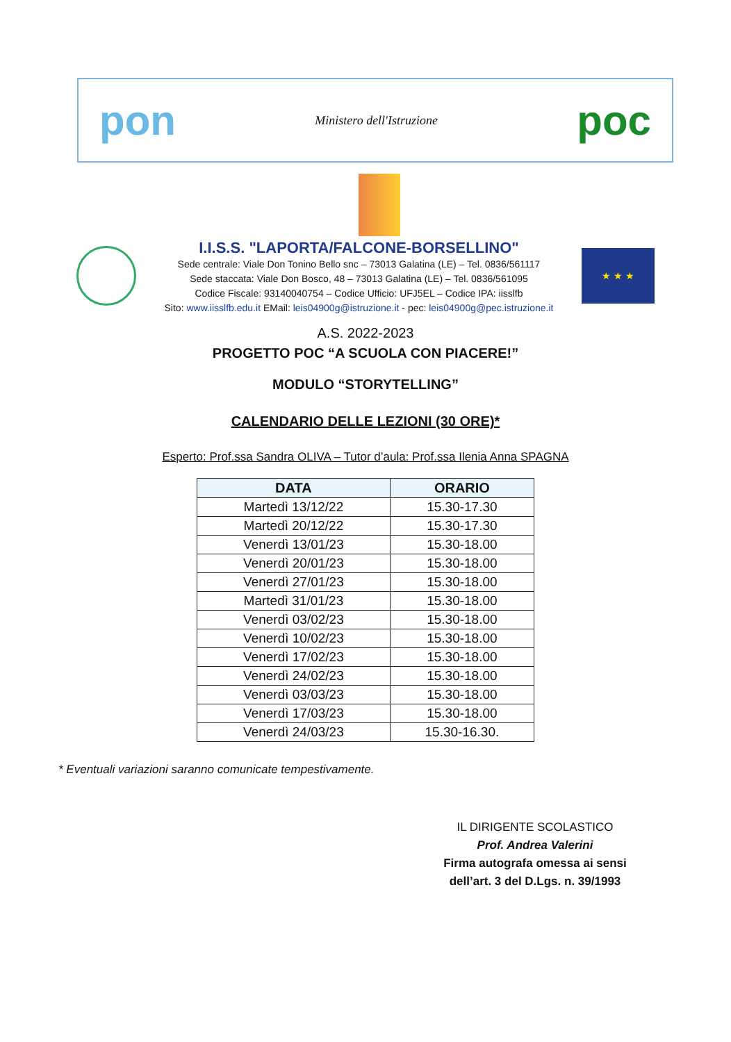pon Ministero dell'Istruzione poc
I.I.S.S. "LAPORTA/FALCONE-BORSELLINO"
Sede centrale: Viale Don Tonino Bello snc – 73013 Galatina (LE) – Tel. 0836/561117
Sede staccata: Viale Don Bosco, 48 – 73013 Galatina (LE) – Tel. 0836/561095
Codice Fiscale: 93140040754 – Codice Ufficio: UFJ5EL – Codice IPA: iisslfb
Sito: www.iisslfb.edu.it EMail: leis04900g@istruzione.it - pec: leis04900g@pec.istruzione.it
★ ★ ★
A.S. 2022-2023
PROGETTO POC “A SCUOLA CON PIACERE!”
MODULO “STORYTELLING”
CALENDARIO DELLE LEZIONI (30 ORE)*
Esperto: Prof.ssa Sandra OLIVA – Tutor d’aula: Prof.ssa Ilenia Anna SPAGNA
| DATA | ORARIO |
| --- | --- |
| Martedì 13/12/22 | 15.30-17.30 |
| Martedì 20/12/22 | 15.30-17.30 |
| Venerdì 13/01/23 | 15.30-18.00 |
| Venerdì 20/01/23 | 15.30-18.00 |
| Venerdì 27/01/23 | 15.30-18.00 |
| Martedì 31/01/23 | 15.30-18.00 |
| Venerdì 03/02/23 | 15.30-18.00 |
| Venerdì 10/02/23 | 15.30-18.00 |
| Venerdì 17/02/23 | 15.30-18.00 |
| Venerdì 24/02/23 | 15.30-18.00 |
| Venerdì 03/03/23 | 15.30-18.00 |
| Venerdì 17/03/23 | 15.30-18.00 |
| Venerdì 24/03/23 | 15.30-16.30. |
* Eventuali variazioni saranno comunicate tempestivamente.
IL DIRIGENTE SCOLASTICO
Prof. Andrea Valerini
Firma autografa omessa ai sensi dell’art. 3 del D.Lgs. n. 39/1993